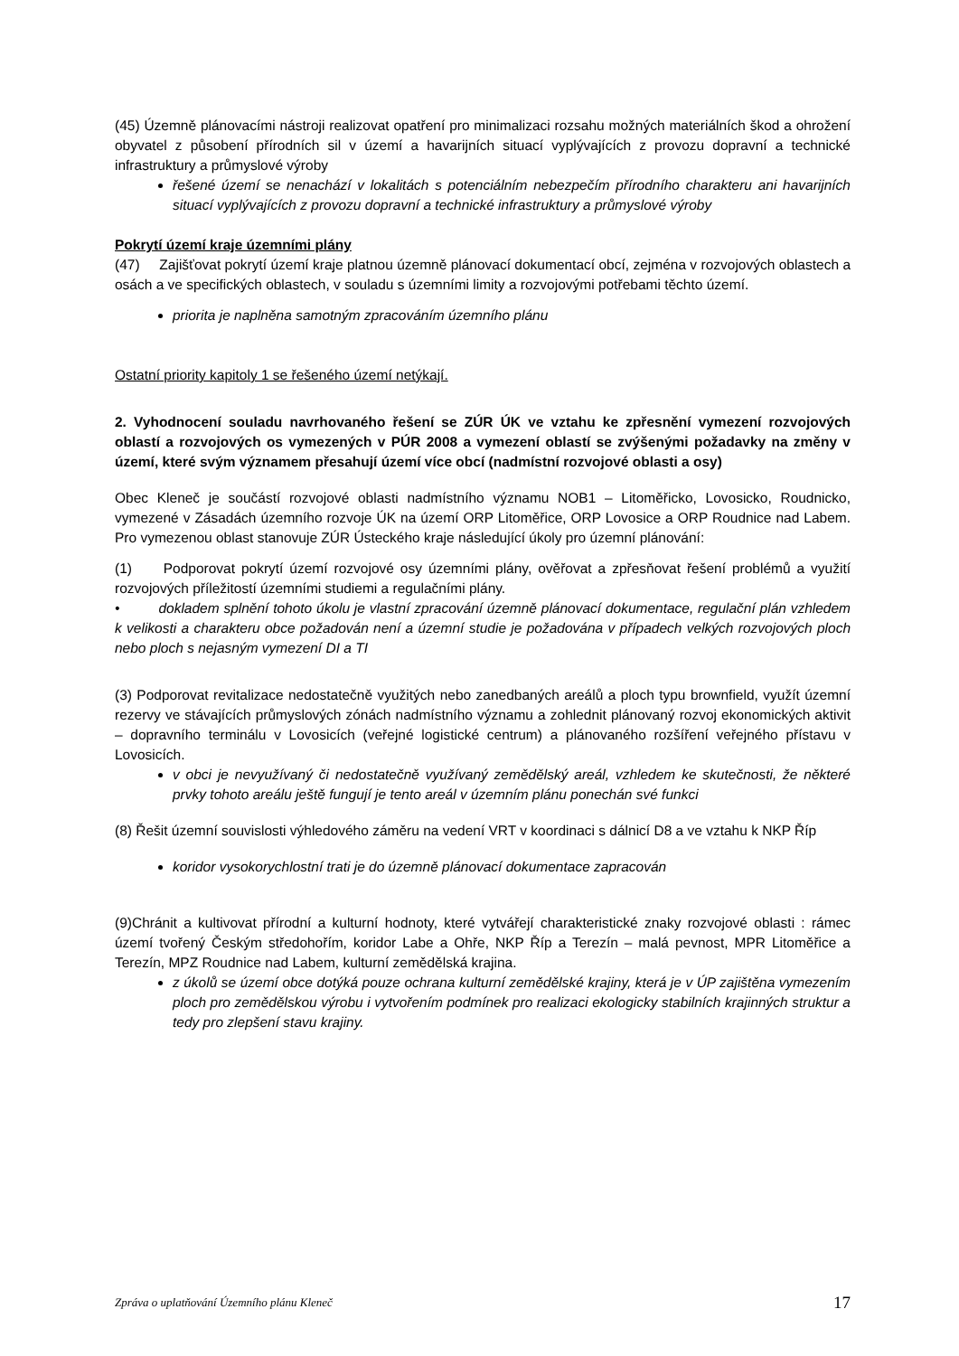(45) Územně plánovacími nástroji realizovat opatření pro minimalizaci rozsahu možných materiálních škod a ohrožení obyvatel z působení přírodních sil v území a havarijních situací vyplývajících z provozu dopravní a technické infrastruktury a průmyslové výroby
řešené území se nenachází v lokalitách s potenciálním nebezpečím přírodního charakteru ani havarijních situací vyplývajících z provozu dopravní a technické infrastruktury a průmyslové výroby
Pokrytí území kraje územními plány
(47) Zajišťovat pokrytí území kraje platnou územně plánovací dokumentací obcí, zejména v rozvojových oblastech a osách a ve specifických oblastech, v souladu s územními limity a rozvojovými potřebami těchto území.
priorita je naplněna samotným zpracováním územního plánu
Ostatní priority kapitoly 1 se řešeného území netýkají.
2. Vyhodnocení souladu navrhovaného řešení se ZÚR ÚK ve vztahu ke zpřesnění vymezení rozvojových oblastí a rozvojových os vymezených v PÚR 2008 a vymezení oblastí se zvýšenými požadavky na změny v území, které svým významem přesahují území více obcí (nadmístní rozvojové oblasti a osy)
Obec Kleneč je součástí rozvojové oblasti nadmístního významu NOB1 – Litoměřicko, Lovosicko, Roudnicko, vymezené v Zásadách územního rozvoje ÚK na území ORP Litoměřice, ORP Lovosice a ORP Roudnice nad Labem. Pro vymezenou oblast stanovuje ZÚR Ústeckého kraje následující úkoly pro územní plánování:
(1) Podporovat pokrytí území rozvojové osy územními plány, ověřovat a zpřesňovat řešení problémů a využití rozvojových příležitostí územními studiemi a regulačními plány.
• dokladem splnění tohoto úkolu je vlastní zpracování územně plánovací dokumentace, regulační plán vzhledem k velikosti a charakteru obce požadován není a územní studie je požadována v případech velkých rozvojových ploch nebo ploch s nejasným vymezení DI a TI
(3) Podporovat revitalizace nedostatečně využitých nebo zanedbaných areálů a ploch typu brownfield, využít územní rezervy ve stávajících průmyslových zónách nadmístního významu a zohlednit plánovaný rozvoj ekonomických aktivit – dopravního terminálu v Lovosicích (veřejné logistické centrum) a plánovaného rozšíření veřejného přístavu v Lovosicích.
v obci je nevyužívaný či nedostatečně využívaný zemědělský areál, vzhledem ke skutečnosti, že některé prvky tohoto areálu ještě fungují je tento areál v územním plánu ponechán své funkci
(8) Řešit územní souvislosti výhledového záměru na vedení VRT v koordinaci s dálnicí D8 a ve vztahu k NKP Říp
koridor vysokorychlostní trati je do územně plánovací dokumentace zapracován
(9)Chránit a kultivovat přírodní a kulturní hodnoty, které vytvářejí charakteristické znaky rozvojové oblasti : rámec území tvořený Českým středohořím, koridor Labe a Ohře, NKP Říp a Terezín – malá pevnost, MPR Litoměřice a Terezín, MPZ Roudnice nad Labem, kulturní zemědělská krajina.
z úkolů se území obce dotýká pouze ochrana kulturní zemědělské krajiny, která je v ÚP zajištěna vymezením ploch pro zemědělskou výrobu i vytvořením podmínek pro realizaci ekologicky stabilních krajinných struktur a tedy pro zlepšení stavu krajiny.
Zpráva o uplatňování Územního plánu Kleneč 17